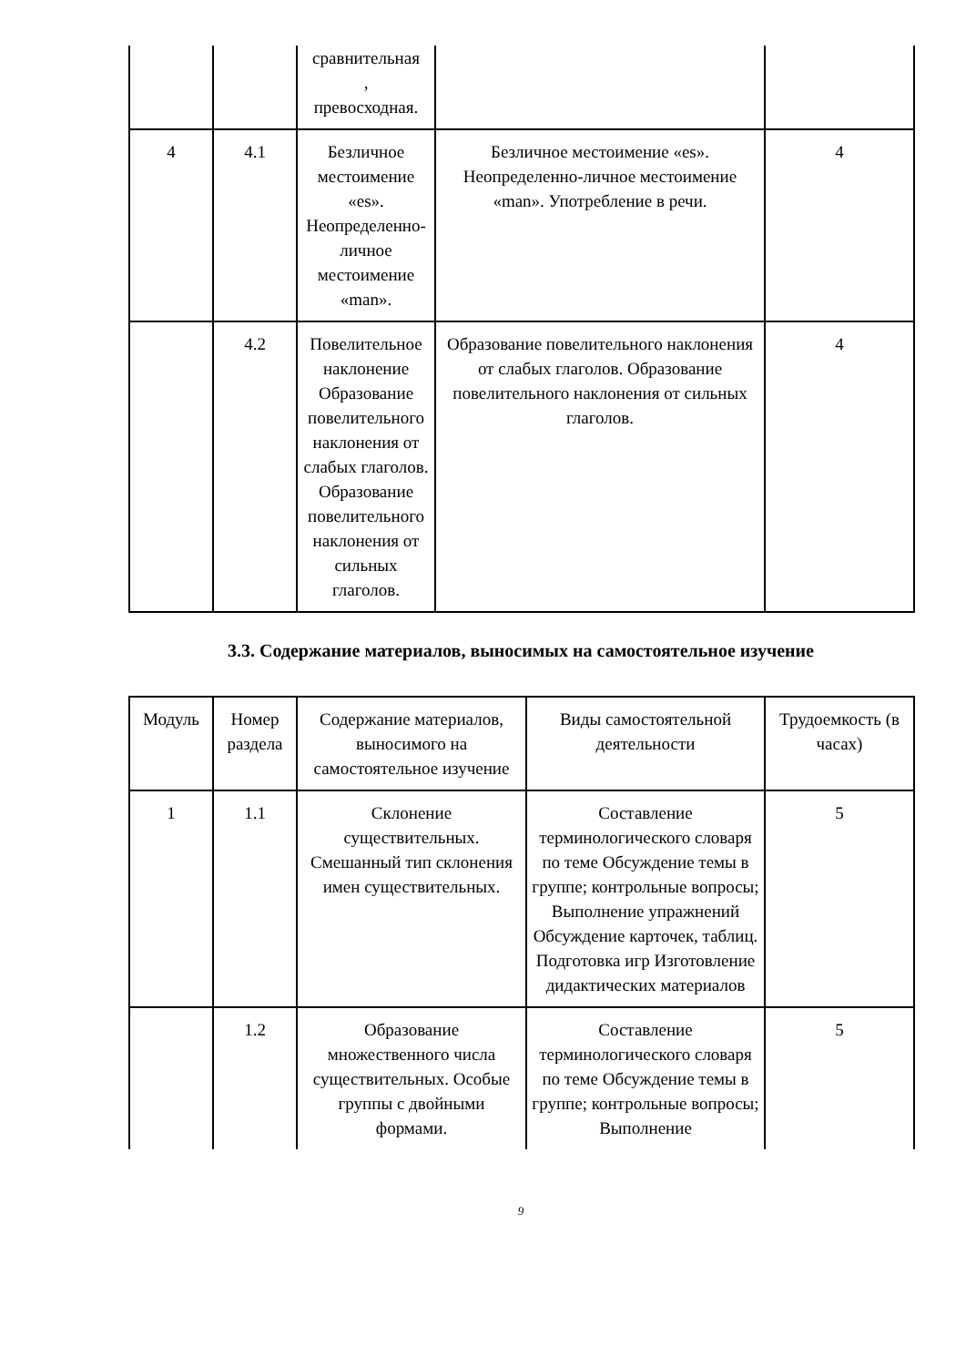| | | сравнительная , превосходная. | | |
| 4 | 4.1 | Безличное местоимение «es». Неопределенно-личное местоимение «man». | Безличное местоимение «es». Неопределенно-личное местоимение «man». Употребление в речи. | 4 |
| | 4.2 | Повелительное наклонение Образование повелительного наклонения от слабых глаголов. Образование повелительного наклонения от сильных глаголов. | Образование повелительного наклонения от слабых глаголов. Образование повелительного наклонения от сильных глаголов. | 4 |
3.3. Содержание материалов, выносимых на самостоятельное изучение
| Модуль | Номер раздела | Содержание материалов, выносимого на самостоятельное изучение | Виды самостоятельной деятельности | Трудоемкость (в часах) |
| --- | --- | --- | --- | --- |
| 1 | 1.1 | Склонение существительных. Смешанный тип склонения имен существительных. | Составление терминологического словаря по теме Обсуждение темы в группе; контрольные вопросы; Выполнение упражнений Обсуждение карточек, таблиц. Подготовка игр Изготовление дидактических материалов | 5 |
| | 1.2 | Образование множественного числа существительных. Особые группы с двойными формами. | Составление терминологического словаря по теме Обсуждение темы в группе; контрольные вопросы; Выполнение | 5 |
9